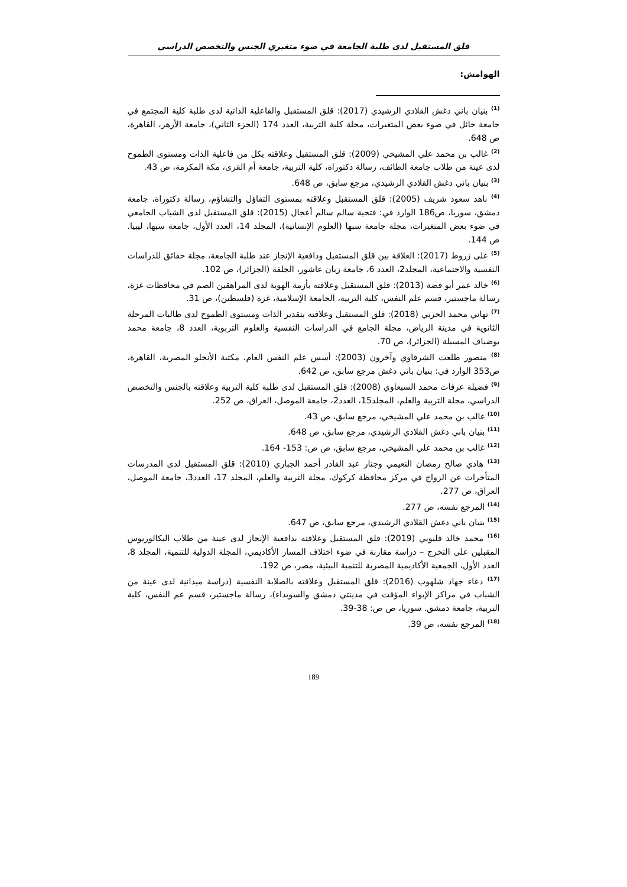قلق المستقبل لدى طلبة الجامعة في ضوء متغيري الجنس والتخصص الدراسي
الهوامش:
<sup>(1)</sup> بنيان باني دغش القلادي الرشيدي (2017): قلق المستقبل والفاعلية الذاتية لدى طلبة كلية المجتمع في جامعة حائل في ضوء بعض المتغيرات، مجلة كلية التربية، العدد 174 (الجزء الثاني)، جامعة الأزهر، القاهرة، ص 648.
<sup>(2)</sup> غالب بن محمد علي المشيخي (2009): قلق المستقبل وعلاقته بكل من فاعلية الذات ومستوى الطموح لدى عينة من طلاب جامعة الطائف، رسالة دكتوراة، كلية التربية، جامعة أم القرى، مكة المكرمة، ص 43.
<sup>(3)</sup> بنيان باني دغش القلادي الرشيدي، مرجع سابق، ص 648.
<sup>(4)</sup> ناهد سعود شريف (2005): قلق المستقبل وعلاقته بمستوى التفاؤل والتشاؤم، رسالة دكتوراة، جامعة دمشق، سوريا، ص186 الوارد في: فتحية سالم سالم أعجال (2015): قلق المستقبل لدى الشباب الجامعي في ضوء بعض المتغيرات، مجلة جامعة سبها (العلوم الإنسانية)، المجلد 14، العدد الأول، جامعة سبها، ليبيا. ص 144.
<sup>(5)</sup> على زروط (2017): العلاقة بين قلق المستقبل ودافعية الإنجاز عند طلبة الجامعة، مجلة حقائق للدراسات النفسية والاجتماعية، المجلد2، العدد 6، جامعة زيان عاشور، الجلفة (الجزائر)، ص 102.
<sup>(6)</sup> خالد عمر أبو فضة (2013): قلق المستقبل وعلاقته بأزمة الهوية لدى المراهقين الصم في محافظات غزة، رسالة ماجستير، قسم علم النفس، كلية التربية، الجامعة الإسلامية، غزة (فلسطين)، ص 31.
<sup>(7)</sup> تهاني محمد الحربي (2018): قلق المستقبل وعلاقته بتقدير الذات ومستوى الطموح لدى طالبات المرحلة الثانوية في مدينة الرياض، مجلة الجامع في الدراسات النفسية والعلوم التربوية، العدد 8، جامعة محمد بوضياف المسيلة (الجزائر)، ص 70.
<sup>(8)</sup> منصور طلعت الشرقاوي وآخرون (2003): أسس علم النفس العام، مكتبة الأنجلو المصرية، القاهرة، ص353 الوارد في: بنيان باني دغش مرجع سابق، ص 642.
<sup>(9)</sup> فضيلة عرفات محمد السبعاوي (2008): قلق المستقبل لدى طلبة كلية التربية وعلاقته بالجنس والتخصص الدراسي، مجلة التربية والعلم، المجلد15، العدد2، جامعة الموصل، العراق، ص 252.
<sup>(10)</sup> غالب بن محمد علي المشيخي، مرجع سابق، ص 43.
<sup>(11)</sup> بنيان باني دغش القلادي الرشيدي، مرجع سابق، ص 648.
<sup>(12)</sup> غالب بن محمد علي المشيخي، مرجع سابق، ص ص: 153- 164.
<sup>(13)</sup> هادي صالح رمضان النعيمي وجنار عبد القادر أحمد الجباري (2010): قلق المستقبل لدى المدرسات المتأخرات عن الزواج في مركز محافظة كركوك، مجلة التربية والعلم، المجلد 17، العدد3، جامعة الموصل، العراق، ص 277.
<sup>(14)</sup> المرجع نفسه، ص 277.
<sup>(15)</sup> بنيان باني دغش القلادي الرشيدي، مرجع سابق، ص 647.
<sup>(16)</sup> محمد خالد قليوبي (2019): قلق المستقبل وعلاقته بدافعية الإنجاز لدى عينة من طلاب البكالوريوس المقبلين على التخرج – دراسة مقارنة في ضوء اختلاف المسار الأكاديمي، المجلة الدولية للتنمية، المجلد 8، العدد الأول، الجمعية الأكاديمية المصرية للتنمية البيئية، مصر، ص 192.
<sup>(17)</sup> دعاء جهاد شلهوب (2016): قلق المستقبل وعلاقته بالصلابة النفسية (دراسة ميدانية لدى عينة من الشباب في مراكز الإيواء المؤقت في مدينتي دمشق والسويداء)، رسالة ماجستير، قسم عم النفس، كلية التربية، جامعة دمشق. سوريا، ص ص: 38-39.
<sup>(18)</sup> المرجع نفسه، ص 39.
189